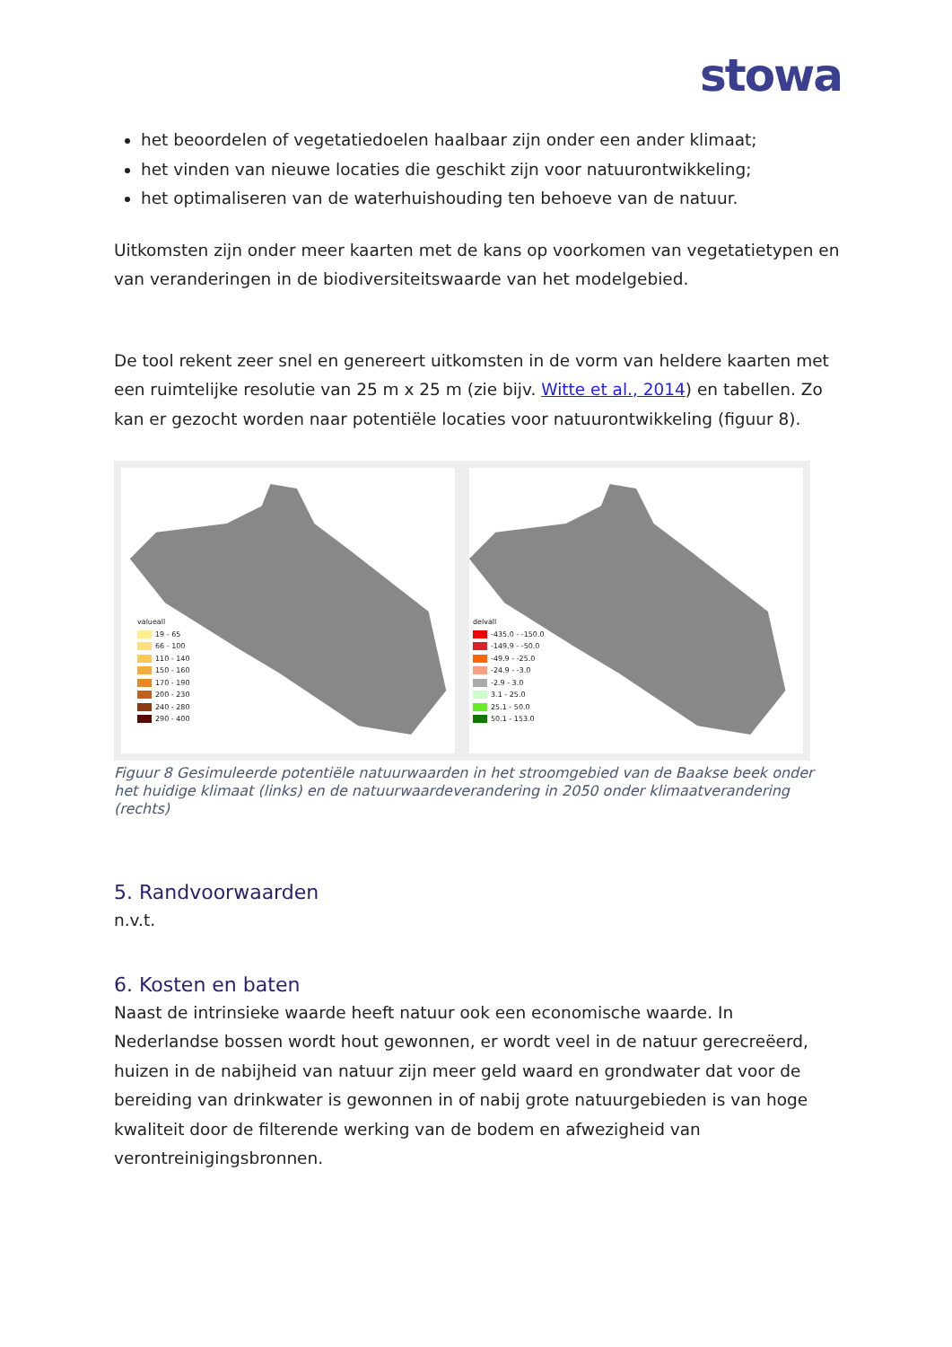stowa
het beoordelen of vegetatiedoelen haalbaar zijn onder een ander klimaat;
het vinden van nieuwe locaties die geschikt zijn voor natuurontwikkeling;
het optimaliseren van de waterhuishouding ten behoeve van de natuur.
Uitkomsten zijn onder meer kaarten met de kans op voorkomen van vegetatietypen en van veranderingen in de biodiversiteitswaarde van het modelgebied.
De tool rekent zeer snel en genereert uitkomsten in de vorm van heldere kaarten met een ruimtelijke resolutie van 25 m x 25 m (zie bijv. Witte et al., 2014) en tabellen. Zo kan er gezocht worden naar potentiële locaties voor natuurontwikkeling (figuur 8).
valueall
19 - 65
66 - 100
110 - 140
150 - 160
170 - 190
200 - 230
240 - 280
290 - 400
delvall
-435.0 - -150.0
-149.9 - -50.0
-49.9 - -25.0
-24.9 - -3.0
-2.9 - 3.0
3.1 - 25.0
25.1 - 50.0
50.1 - 153.0
Figuur 8 Gesimuleerde potentiële natuurwaarden in het stroomgebied van de Baakse beek onder het huidige klimaat (links) en de natuurwaardeverandering in 2050 onder klimaatverandering (rechts)
5. Randvoorwaarden
n.v.t.
6. Kosten en baten
Naast de intrinsieke waarde heeft natuur ook een economische waarde. In Nederlandse bossen wordt hout gewonnen, er wordt veel in de natuur gerecreëerd, huizen in de nabijheid van natuur zijn meer geld waard en grondwater dat voor de bereiding van drinkwater is gewonnen in of nabij grote natuurgebieden is van hoge kwaliteit door de filterende werking van de bodem en afwezigheid van verontreinigingsbronnen.